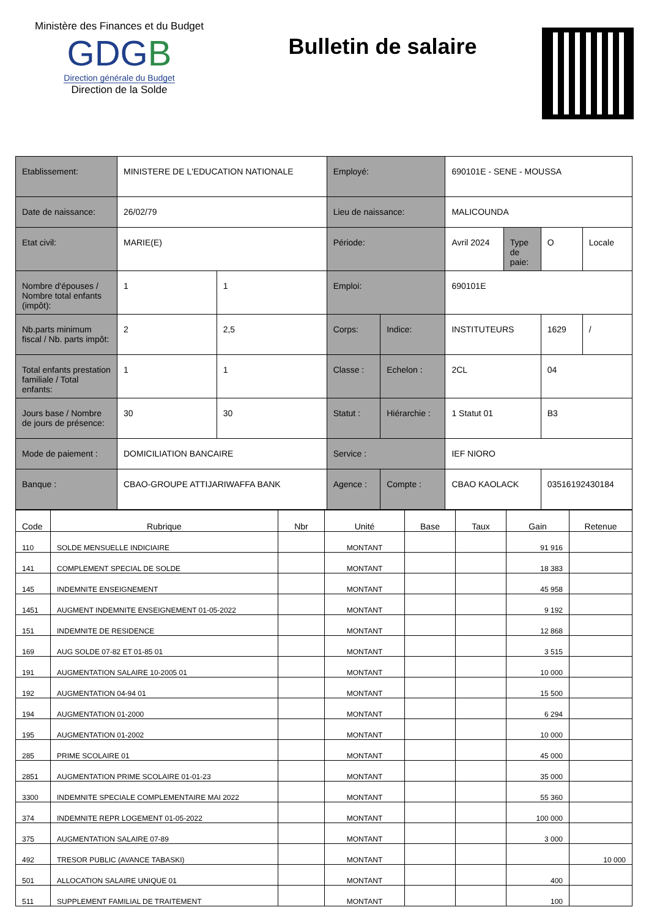Ministère des Finances et du Budget
G DGB
Direction générale du Budget
Direction de la Solde
Bulletin de salaire
| Etablissement: | MINISTERE DE L'EDUCATION NATIONALE | | Employé: | | 690101E - SENE - MOUSSA | | | |
| Date de naissance: | 26/02/79 | | Lieu de naissance: | | MALICOUNDA | | | |
| Etat civil: | MARIE(E) | | Période: | | Avril 2024 | Type de paie: | O | Locale |
| Nombre d'épouses / Nombre total enfants (impôt): | 1 | 1 | Emploi: | | 690101E | | | |
| Nb.parts minimum fiscal / Nb. parts impôt: | 2 | 2,5 | Corps: | Indice: | INSTITUTEURS | | 1629 | / |
| Total enfants prestation familiale / Total enfants: | 1 | 1 | Classe : | Echelon : | 2CL | | 04 | |
| Jours base / Nombre de jours de présence: | 30 | 30 | Statut : | Hiérarchie : | 1 Statut 01 | | B3 | |
| Mode de paiement : | DOMICILIATION BANCAIRE | | Service : | | IEF NIORO | | | |
| Banque : | CBAO-GROUPE ATTIJARIWAFFA BANK | | Agence : | Compte : | CBAO KAOLACK | | 03516192430184 | |
| Code | Rubrique | Nbr | Unité | Base | Taux | Gain | Retenue |
| --- | --- | --- | --- | --- | --- | --- | --- |
| 110 | SOLDE MENSUELLE INDICIAIRE | | MONTANT | | | 91 916 | |
| 141 | COMPLEMENT SPECIAL DE SOLDE | | MONTANT | | | 18 383 | |
| 145 | INDEMNITE ENSEIGNEMENT | | MONTANT | | | 45 958 | |
| 1451 | AUGMENT INDEMNITE ENSEIGNEMENT 01-05-2022 | | MONTANT | | | 9 192 | |
| 151 | INDEMNITE DE RESIDENCE | | MONTANT | | | 12 868 | |
| 169 | AUG SOLDE 07-82 ET 01-85 01 | | MONTANT | | | 3 515 | |
| 191 | AUGMENTATION SALAIRE 10-2005 01 | | MONTANT | | | 10 000 | |
| 192 | AUGMENTATION 04-94 01 | | MONTANT | | | 15 500 | |
| 194 | AUGMENTATION 01-2000 | | MONTANT | | | 6 294 | |
| 195 | AUGMENTATION 01-2002 | | MONTANT | | | 10 000 | |
| 285 | PRIME SCOLAIRE 01 | | MONTANT | | | 45 000 | |
| 2851 | AUGMENTATION PRIME SCOLAIRE 01-01-23 | | MONTANT | | | 35 000 | |
| 3300 | INDEMNITE SPECIALE COMPLEMENTAIRE MAI 2022 | | MONTANT | | | 55 360 | |
| 374 | INDEMNITE REPR LOGEMENT 01-05-2022 | | MONTANT | | | 100 000 | |
| 375 | AUGMENTATION SALAIRE 07-89 | | MONTANT | | | 3 000 | |
| 492 | TRESOR PUBLIC (AVANCE TABASKI) | | MONTANT | | | | 10 000 |
| 501 | ALLOCATION SALAIRE UNIQUE 01 | | MONTANT | | | 400 | |
| 511 | SUPPLEMENT FAMILIAL DE TRAITEMENT | | MONTANT | | | 100 | |